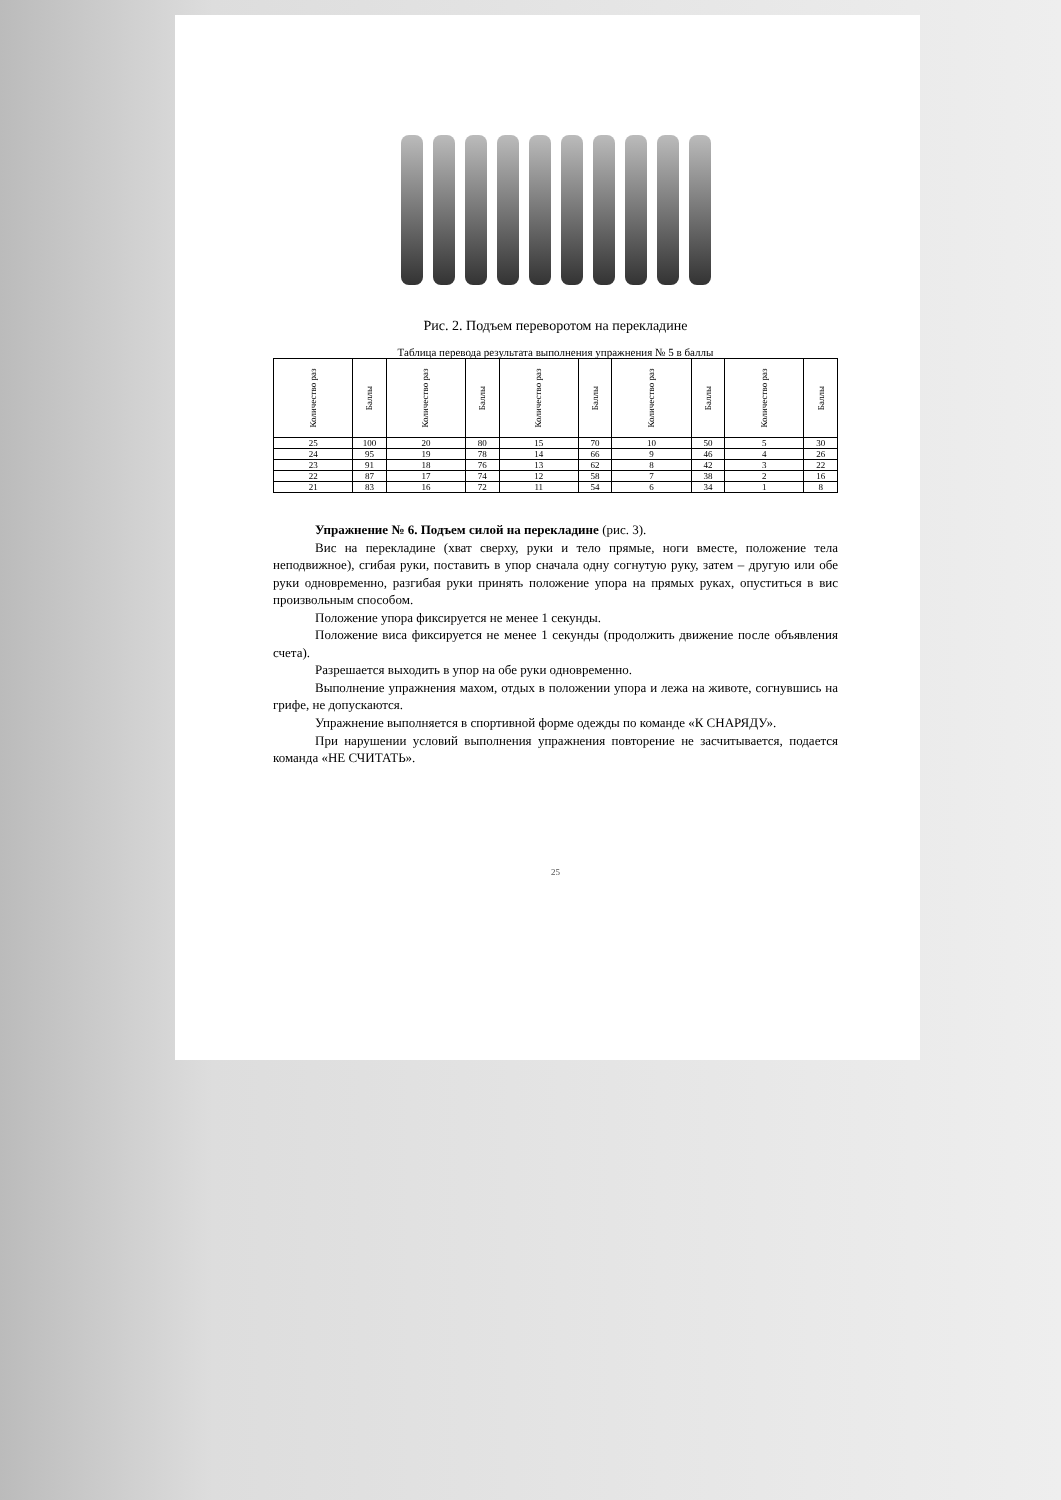Рис. 2. Подъем переворотом на перекладине
Таблица перевода результата выполнения упражнения № 5 в баллы
| Количество раз | Баллы | Количество раз | Баллы | Количество раз | Баллы | Количество раз | Баллы | Количество раз | Баллы |
| --- | --- | --- | --- | --- | --- | --- | --- | --- | --- |
| 25 | 100 | 20 | 80 | 15 | 70 | 10 | 50 | 5 | 30 |
| 24 | 95 | 19 | 78 | 14 | 66 | 9 | 46 | 4 | 26 |
| 23 | 91 | 18 | 76 | 13 | 62 | 8 | 42 | 3 | 22 |
| 22 | 87 | 17 | 74 | 12 | 58 | 7 | 38 | 2 | 16 |
| 21 | 83 | 16 | 72 | 11 | 54 | 6 | 34 | 1 | 8 |
Упражнение № 6. Подъем силой на перекладине (рис. 3).
Вис на перекладине (хват сверху, руки и тело прямые, ноги вместе, положение тела неподвижное), сгибая руки, поставить в упор сначала одну согнутую руку, затем – другую или обе руки одновременно, разгибая руки принять положение упора на прямых руках, опуститься в вис произвольным способом.
Положение упора фиксируется не менее 1 секунды.
Положение виса фиксируется не менее 1 секунды (продолжить движение после объявления счета).
Разрешается выходить в упор на обе руки одновременно.
Выполнение упражнения махом, отдых в положении упора и лежа на животе, согнувшись на грифе, не допускаются.
Упражнение выполняется в спортивной форме одежды по команде «К СНАРЯДУ».
При нарушении условий выполнения упражнения повторение не засчитывается, подается команда «НЕ СЧИТАТЬ».
25